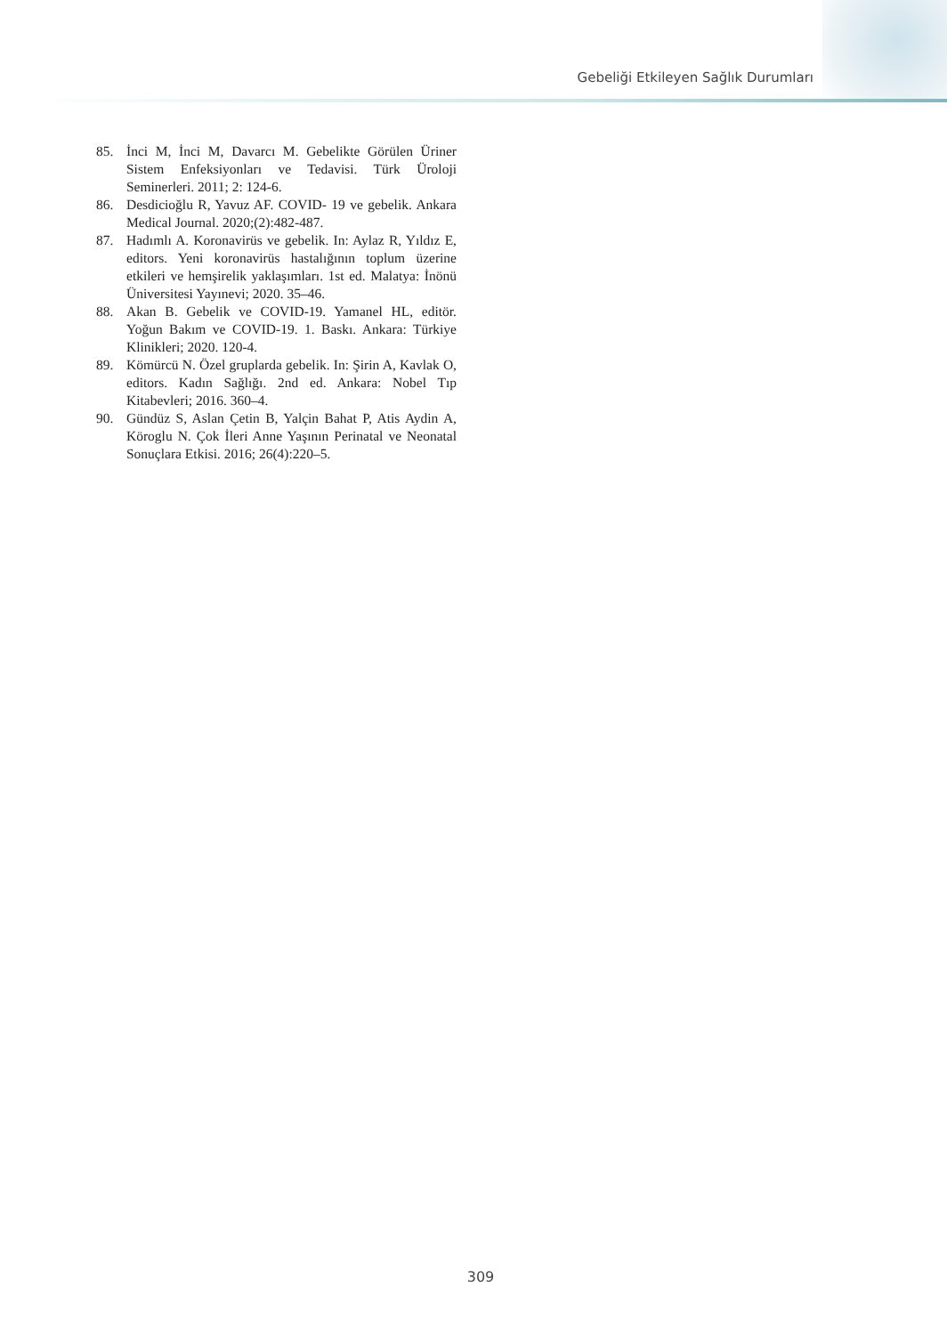Gebeliği Etkileyen Sağlık Durumları
85. İnci M, İnci M, Davarcı M. Gebelikte Görülen Üriner Sistem Enfeksiyonları ve Tedavisi. Türk Üroloji Seminerleri. 2011; 2: 124-6.
86. Desdicioğlu R, Yavuz AF. COVID- 19 ve gebelik. Ankara Medical Journal. 2020;(2):482-487.
87. Hadımlı A. Koronavirüs ve gebelik. In: Aylaz R, Yıldız E, editors. Yeni koronavirüs hastalığının toplum üzerine etkileri ve hemşirelik yaklaşımları. 1st ed. Malatya: İnönü Üniversitesi Yayınevi; 2020. 35–46.
88. Akan B. Gebelik ve COVID-19. Yamanel HL, editör. Yoğun Bakım ve COVID-19. 1. Baskı. Ankara: Türkiye Klinikleri; 2020. 120-4.
89. Kömürcü N. Özel gruplarda gebelik. In: Şirin A, Kavlak O, editors. Kadın Sağlığı. 2nd ed. Ankara: Nobel Tıp Kitabevleri; 2016. 360–4.
90. Gündüz S, Aslan Çetin B, Yalçin Bahat P, Atis Aydin A, Köroglu N. Çok İleri Anne Yaşının Perinatal ve Neonatal Sonuçlara Etkisi. 2016; 26(4):220–5.
309